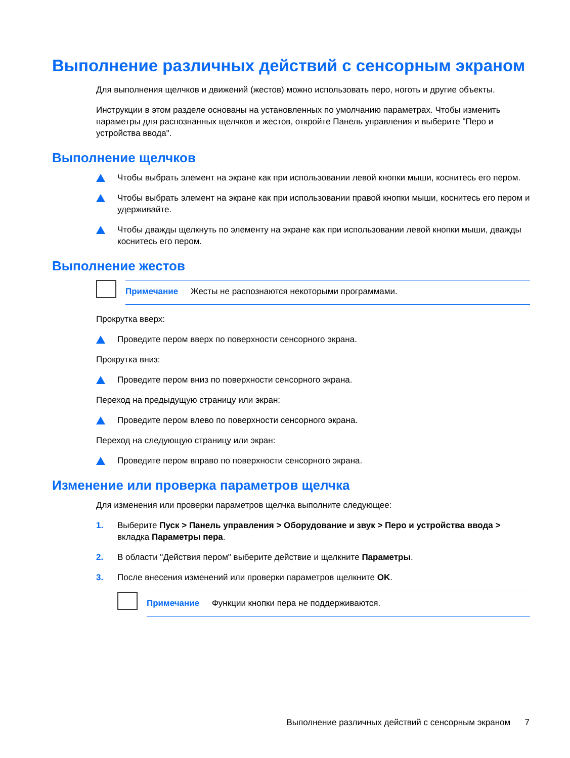Выполнение различных действий с сенсорным экраном
Для выполнения щелчков и движений (жестов) можно использовать перо, ноготь и другие объекты.
Инструкции в этом разделе основаны на установленных по умолчанию параметрах. Чтобы изменить параметры для распознанных щелчков и жестов, откройте Панель управления и выберите "Перо и устройства ввода".
Выполнение щелчков
Чтобы выбрать элемент на экране как при использовании левой кнопки мыши, коснитесь его пером.
Чтобы выбрать элемент на экране как при использовании правой кнопки мыши, коснитесь его пером и удерживайте.
Чтобы дважды щелкнуть по элементу на экране как при использовании левой кнопки мыши, дважды коснитесь его пером.
Выполнение жестов
Примечание Жесты не распознаются некоторыми программами.
Прокрутка вверх:
Проведите пером вверх по поверхности сенсорного экрана.
Прокрутка вниз:
Проведите пером вниз по поверхности сенсорного экрана.
Переход на предыдущую страницу или экран:
Проведите пером влево по поверхности сенсорного экрана.
Переход на следующую страницу или экран:
Проведите пером вправо по поверхности сенсорного экрана.
Изменение или проверка параметров щелчка
Для изменения или проверки параметров щелчка выполните следующее:
1. Выберите Пуск > Панель управления > Оборудование и звук > Перо и устройства ввода > вкладка Параметры пера.
2. В области "Действия пером" выберите действие и щелкните Параметры.
3. После внесения изменений или проверки параметров щелкните OK.
Примечание Функции кнопки пера не поддерживаются.
Выполнение различных действий с сенсорным экраном 7